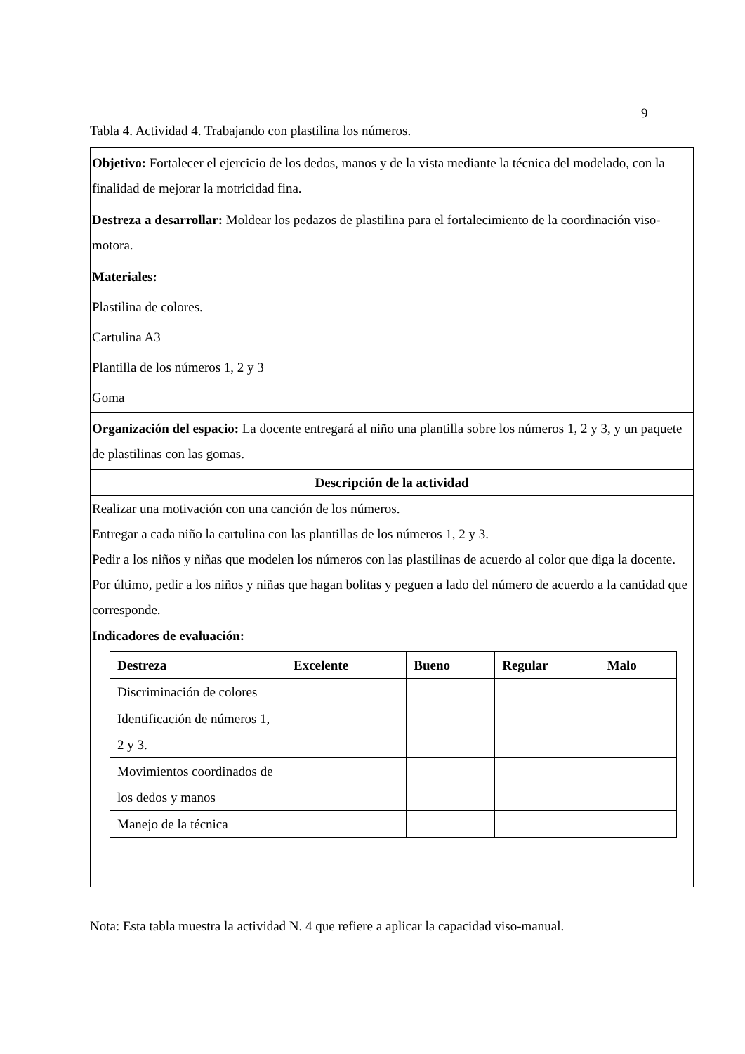9
Tabla 4. Actividad 4. Trabajando con plastilina los números.
| Objetivo: Fortalecer el ejercicio de los dedos, manos y de la vista mediante la técnica del modelado, con la finalidad de mejorar la motricidad fina. |
| Destreza a desarrollar: Moldear los pedazos de plastilina para el fortalecimiento de la coordinación viso-motora. |
| Materiales: Plastilina de colores. Cartulina A3 Plantilla de los números 1, 2 y 3 Goma |
| Organización del espacio: La docente entregará al niño una plantilla sobre los números 1, 2 y 3, y un paquete de plastilinas con las gomas. |
| Descripción de la actividad |
| Realizar una motivación con una canción de los números. Entregar a cada niño la cartulina con las plantillas de los números 1, 2 y 3. Pedir a los niños y niñas que modelen los números con las plastilinas de acuerdo al color que diga la docente. Por último, pedir a los niños y niñas que hagan bolitas y peguen a lado del número de acuerdo a la cantidad que corresponde. |
| Indicadores de evaluación: / Destreza / Excelente / Bueno / Regular / Malo / / --- / --- / --- / --- / --- / / Discriminación de colores / / / / / / Identificación de números 1, 2 y 3. / / / / / / Movimientos coordinados de los dedos y manos / / / / / / Manejo de la técnica / / / / / |
Nota: Esta tabla muestra la actividad N. 4 que refiere a aplicar la capacidad viso-manual.